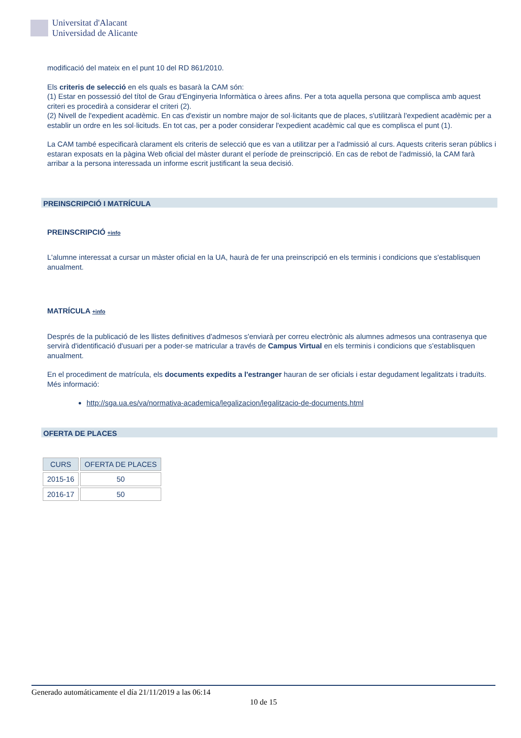Universitat d'Alacant
Universidad de Alicante
modificació del mateix en el punt 10 del RD 861/2010.
Els criteris de selecció en els quals es basarà la CAM són:
(1) Estar en possessió del títol de Grau d'Enginyeria Informàtica o àrees afins. Per a tota aquella persona que complisca amb aquest criteri es procedirà a considerar el criteri (2).
(2) Nivell de l'expedient acadèmic. En cas d'existir un nombre major de sol·licitants que de places, s'utilitzarà l'expedient acadèmic per a establir un ordre en les sol·licituds. En tot cas, per a poder considerar l'expedient acadèmic cal que es complisca el punt (1).
La CAM també especificarà clarament els criteris de selecció que es van a utilitzar per a l'admissió al curs. Aquests criteris seran públics i estaran exposats en la pàgina Web oficial del màster durant el període de preinscripció. En cas de rebot de l'admissió, la CAM farà arribar a la persona interessada un informe escrit justificant la seua decisió.
PREINSCRIPCIÓ I MATRÍCULA
PREINSCRIPCIÓ +info
L'alumne interessat a cursar un màster oficial en la UA, haurà de fer una preinscripció en els terminis i condicions que s'establisquen anualment.
MATRÍCULA +info
Després de la publicació de les llistes definitives d'admesos s'enviarà per correu electrònic als alumnes admesos una contrasenya que servirà d'identificació d'usuari per a poder-se matricular a través de Campus Virtual en els terminis i condicions que s'establisquen anualment.
En el procediment de matrícula, els documents expedits a l'estranger hauran de ser oficials i estar degudament legalitzats i traduïts. Més informació:
http://sga.ua.es/va/normativa-academica/legalizacion/legalitzacio-de-documents.html
OFERTA DE PLACES
| CURS | OFERTA DE PLACES |
| --- | --- |
| 2015-16 | 50 |
| 2016-17 | 50 |
Generado automáticamente el día 21/11/2019 a las 06:14
10 de 15